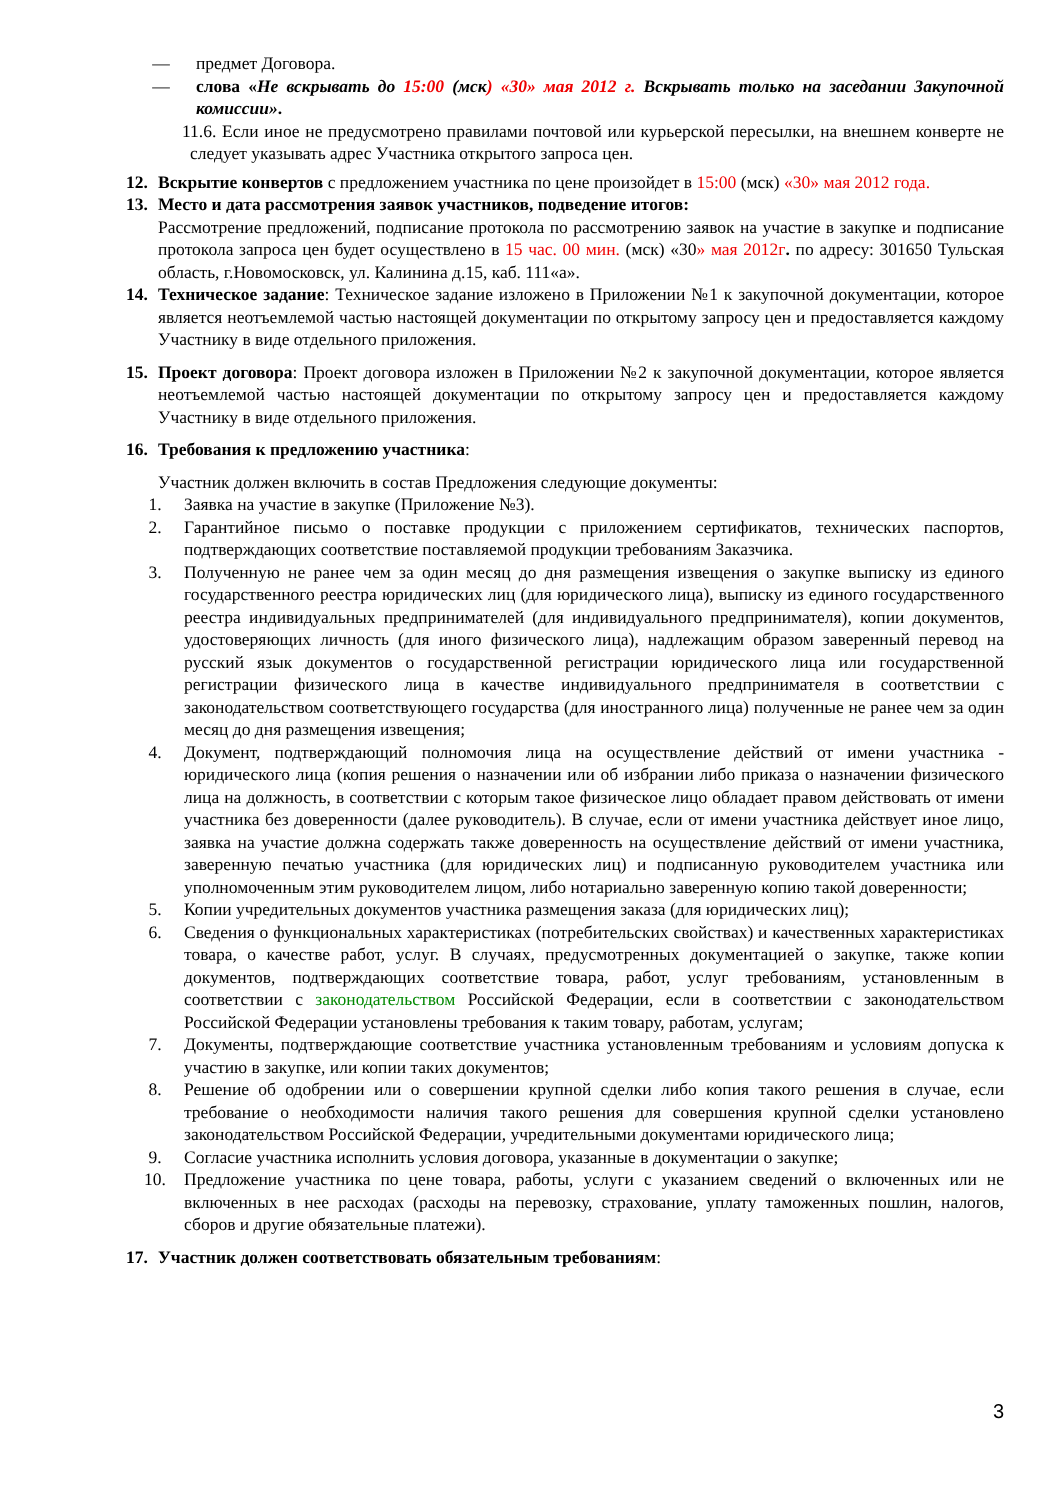— предмет Договора.
— слова «Не вскрывать до 15:00 (мск) «30» мая 2012 г. Вскрывать только на заседании Закупочной комиссии».
11.6. Если иное не предусмотрено правилами почтовой или курьерской пересылки, на внешнем конверте не следует указывать адрес Участника открытого запроса цен.
12. Вскрытие конвертов с предложением участника по цене произойдет в 15:00 (мск) «30» мая 2012 года.
13. Место и дата рассмотрения заявок участников, подведение итогов:
Рассмотрение предложений, подписание протокола по рассмотрению заявок на участие в закупке и подписание протокола запроса цен будет осуществлено в 15 час. 00 мин. (мск) «30» мая 2012г. по адресу: 301650 Тульская область, г.Новомосковск, ул. Калинина д.15, каб. 111«а».
14. Техническое задание: Техническое задание изложено в Приложении №1 к закупочной документации, которое является неотъемлемой частью настоящей документации по открытому запросу цен и предоставляется каждому Участнику в виде отдельного приложения.
15. Проект договора: Проект договора изложен в Приложении №2 к закупочной документации, которое является неотъемлемой частью настоящей документации по открытому запросу цен и предоставляется каждому Участнику в виде отдельного приложения.
16. Требования к предложению участника:
Участник должен включить в состав Предложения следующие документы:
1. Заявка на участие в закупке (Приложение №3).
2. Гарантийное письмо о поставке продукции с приложением сертификатов, технических паспортов, подтверждающих соответствие поставляемой продукции требованиям Заказчика.
3. Полученную не ранее чем за один месяц до дня размещения извещения о закупке выписку из единого государственного реестра юридических лиц (для юридического лица), выписку из единого государственного реестра индивидуальных предпринимателей (для индивидуального предпринимателя), копии документов, удостоверяющих личность (для иного физического лица), надлежащим образом заверенный перевод на русский язык документов о государственной регистрации юридического лица или государственной регистрации физического лица в качестве индивидуального предпринимателя в соответствии с законодательством соответствующего государства (для иностранного лица) полученные не ранее чем за один месяц до дня размещения извещения;
4. Документ, подтверждающий полномочия лица на осуществление действий от имени участника - юридического лица (копия решения о назначении или об избрании либо приказа о назначении физического лица на должность, в соответствии с которым такое физическое лицо обладает правом действовать от имени участника без доверенности (далее руководитель). В случае, если от имени участника действует иное лицо, заявка на участие должна содержать также доверенность на осуществление действий от имени участника, заверенную печатью участника (для юридических лиц) и подписанную руководителем участника или уполномоченным этим руководителем лицом, либо нотариально заверенную копию такой доверенности;
5. Копии учредительных документов участника размещения заказа (для юридических лиц);
6. Сведения о функциональных характеристиках (потребительских свойствах) и качественных характеристиках товара, о качестве работ, услуг. В случаях, предусмотренных документацией о закупке, также копии документов, подтверждающих соответствие товара, работ, услуг требованиям, установленным в соответствии с законодательством Российской Федерации, если в соответствии с законодательством Российской Федерации установлены требования к таким товару, работам, услугам;
7. Документы, подтверждающие соответствие участника установленным требованиям и условиям допуска к участию в закупке, или копии таких документов;
8. Решение об одобрении или о совершении крупной сделки либо копия такого решения в случае, если требование о необходимости наличия такого решения для совершения крупной сделки установлено законодательством Российской Федерации, учредительными документами юридического лица;
9. Согласие участника исполнить условия договора, указанные в документации о закупке;
10. Предложение участника по цене товара, работы, услуги с указанием сведений о включенных или не включенных в нее расходах (расходы на перевозку, страхование, уплату таможенных пошлин, налогов, сборов и другие обязательные платежи).
17. Участник должен соответствовать обязательным требованиям:
3